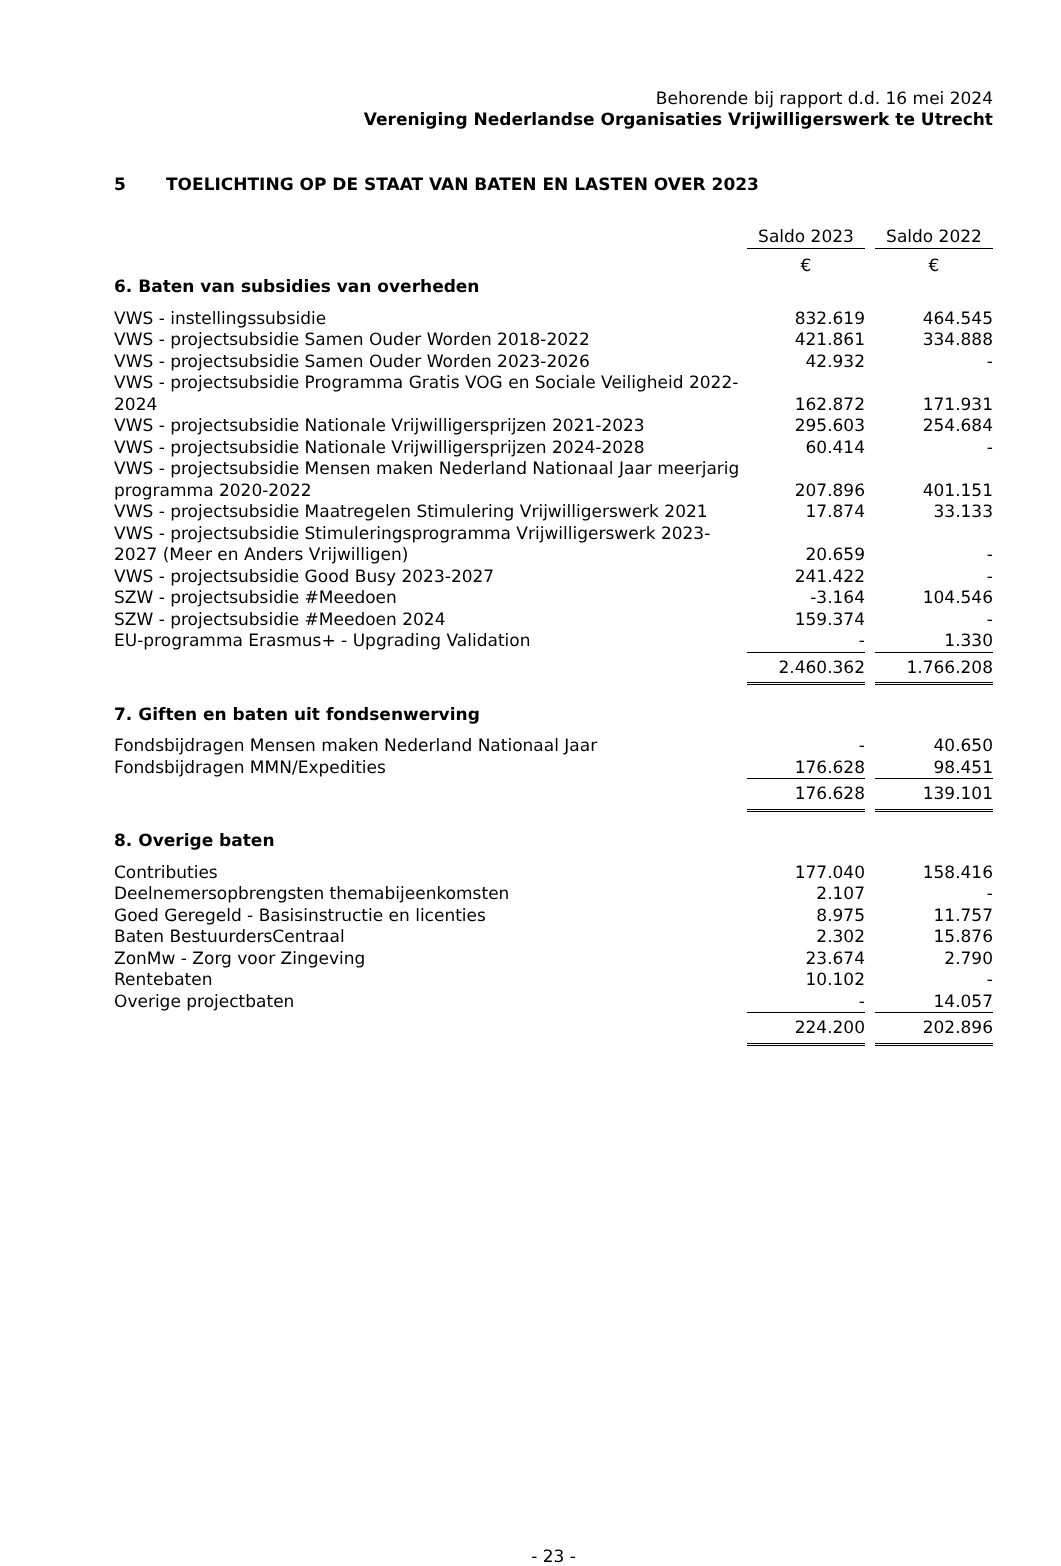Behorende bij rapport d.d. 16 mei 2024
Vereniging Nederlandse Organisaties Vrijwilligerswerk te Utrecht
5 TOELICHTING OP DE STAAT VAN BATEN EN LASTEN OVER 2023
| | Saldo 2023 | | Saldo 2022 |
| --- | --- | --- | --- |
| | € | | € |
| 6. Baten van subsidies van overheden | | | |
| VWS - instellingssubsidie | 832.619 | | 464.545 |
| VWS - projectsubsidie Samen Ouder Worden 2018-2022 | 421.861 | | 334.888 |
| VWS - projectsubsidie Samen Ouder Worden 2023-2026 | 42.932 | | - |
| VWS - projectsubsidie Programma Gratis VOG en Sociale Veiligheid 2022-2024 | 162.872 | | 171.931 |
| VWS - projectsubsidie Nationale Vrijwilligersprijzen 2021-2023 | 295.603 | | 254.684 |
| VWS - projectsubsidie Nationale Vrijwilligersprijzen 2024-2028 | 60.414 | | - |
| VWS - projectsubsidie Mensen maken Nederland Nationaal Jaar meerjarig programma 2020-2022 | 207.896 | | 401.151 |
| VWS - projectsubsidie Maatregelen Stimulering Vrijwilligerswerk 2021 | 17.874 | | 33.133 |
| VWS - projectsubsidie Stimuleringsprogramma Vrijwilligerswerk 2023-2027 (Meer en Anders Vrijwilligen) | 20.659 | | - |
| VWS - projectsubsidie Good Busy 2023-2027 | 241.422 | | - |
| SZW - projectsubsidie #Meedoen | -3.164 | | 104.546 |
| SZW - projectsubsidie #Meedoen 2024 | 159.374 | | - |
| EU-programma Erasmus+ - Upgrading Validation | - | | 1.330 |
| | 2.460.362 | | 1.766.208 |
| 7. Giften en baten uit fondsenwerving | | | |
| Fondsbijdragen Mensen maken Nederland Nationaal Jaar | - | | 40.650 |
| Fondsbijdragen MMN/Expedities | 176.628 | | 98.451 |
| | 176.628 | | 139.101 |
| 8. Overige baten | | | |
| Contributies | 177.040 | | 158.416 |
| Deelnemersopbrengsten themabijeenkomsten | 2.107 | | - |
| Goed Geregeld - Basisinstructie en licenties | 8.975 | | 11.757 |
| Baten BestuurdersCentraal | 2.302 | | 15.876 |
| ZonMw - Zorg voor Zingeving | 23.674 | | 2.790 |
| Rentebaten | 10.102 | | - |
| Overige projectbaten | - | | 14.057 |
| | 224.200 | | 202.896 |
- 23 -